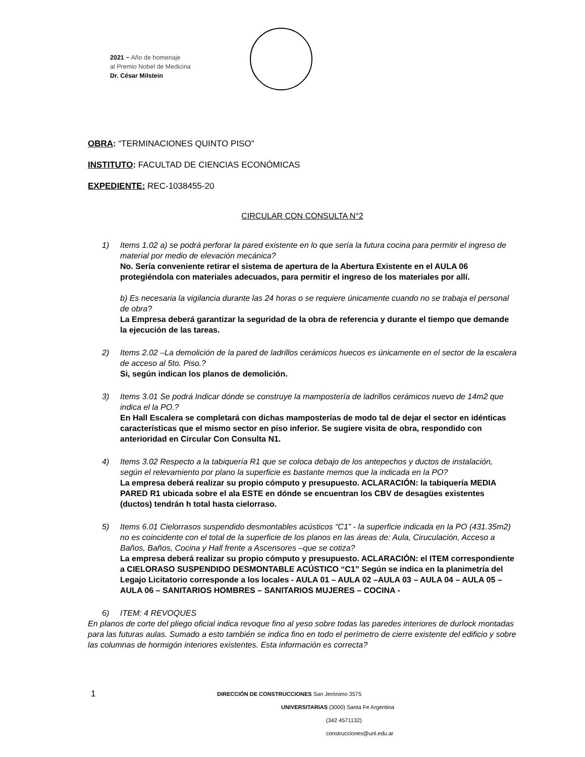2021 ~ Año de homenaje
al Premio Nobel de Medicina
Dr. César Milstein
OBRA: “TERMINACIONES QUINTO PISO”
INSTITUTO: FACULTAD DE CIENCIAS ECONÓMICAS
EXPEDIENTE: REC-1038455-20
CIRCULAR CON CONSULTA N°2
1) Items 1.02 a) se podrá perforar la pared existente en lo que sería la futura cocina para permitir el ingreso de material por medio de elevación mecánica?
No. Sería conveniente retirar el sistema de apertura de la Abertura Existente en el AULA 06 protegiéndola con materiales adecuados, para permitir el ingreso de los materiales por allí.
b) Es necesaria la vigilancia durante las 24 horas o se requiere únicamente cuando no se trabaja el personal de obra?
La Empresa deberá garantizar la seguridad de la obra de referencia y durante el tiempo que demande la ejecución de las tareas.
2) Items 2.02 –La demolición de la pared de ladrillos cerámicos huecos es únicamente en el sector de la escalera de acceso al 5to. Piso.?
Si, según indican los planos de demolición.
3) Items 3.01 Se podrá Indicar dónde se construye la mampostería de ladrillos cerámicos nuevo de 14m2 que indica el la PO.?
En Hall Escalera se completará con dichas mamposterías de modo tal de dejar el sector en idénticas características que el mismo sector en piso inferior. Se sugiere visita de obra, respondido con anterioridad en Circular Con Consulta N1.
4) Items 3.02 Respecto a la tabiquería R1 que se coloca debajo de los antepechos y ductos de instalación, según el relevamiento por plano la superficie es bastante memos que la indicada en la PO?
La empresa deberá realizar su propio cómputo y presupuesto. ACLARACIÓN: la tabiquería MEDIA PARED R1 ubicada sobre el ala ESTE en dónde se encuentran los CBV de desagües existentes (ductos) tendrán h total hasta cielorraso.
5) Items 6.01 Cielorrasos suspendido desmontables acústicos “C1” - la superficie indicada en la PO (431.35m2) no es coincidente con el total de la superficie de los planos en las áreas de: Aula, Ciruculación, Acceso a Baños, Baños, Cocina y Hall frente a Ascensores –que se cotiza?
La empresa deberá realizar su propio cómputo y presupuesto. ACLARACIÓN: el ITEM correspondiente a CIELORASO SUSPENDIDO DESMONTABLE ACÚSTICO “C1” Según se indica en la planimetría del Legajo Licitatorio corresponde a los locales - AULA 01 – AULA 02 –AULA 03 – AULA 04 – AULA 05 –AULA 06 – SANITARIOS HOMBRES – SANITARIOS MUJERES – COCINA -
6) ITEM: 4 REVOQUES
En planos de corte del pliego oficial indica revoque fino al yeso sobre todas las paredes interiores de durlock montadas para las futuras aulas. Sumado a esto también se indica fino en todo el perímetro de cierre existente del edificio y sobre las columnas de hormigón interiores existentes. Esta información es correcta?
1 DIRECCIÓN DE CONSTRUCCIONES San Jerónimo 3575
UNIVERSITARIAS (3000) Santa Fe Argentina
(342 4571132)
construcciones@unl.edu.ar